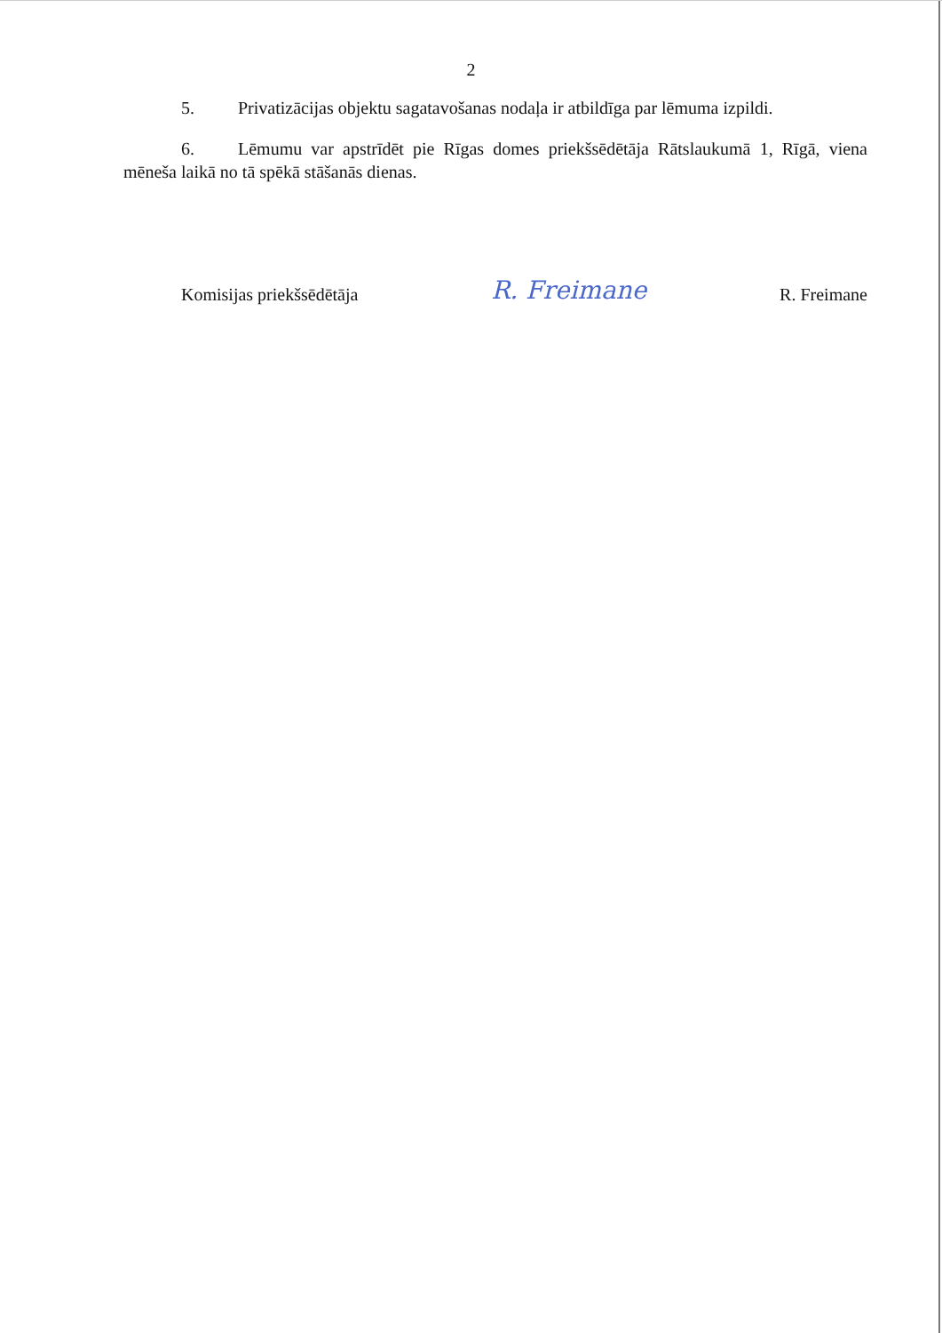2
5. Privatizācijas objektu sagatavošanas nodaļa ir atbildīga par lēmuma izpildi.
6. Lēmumu var apstrīdēt pie Rīgas domes priekšsēdētāja Rātslaukumā 1, Rīgā, viena mēneša laikā no tā spēkā stāšanās dienas.
Komisijas priekšsēdētāja R. Freimane R. Freimane